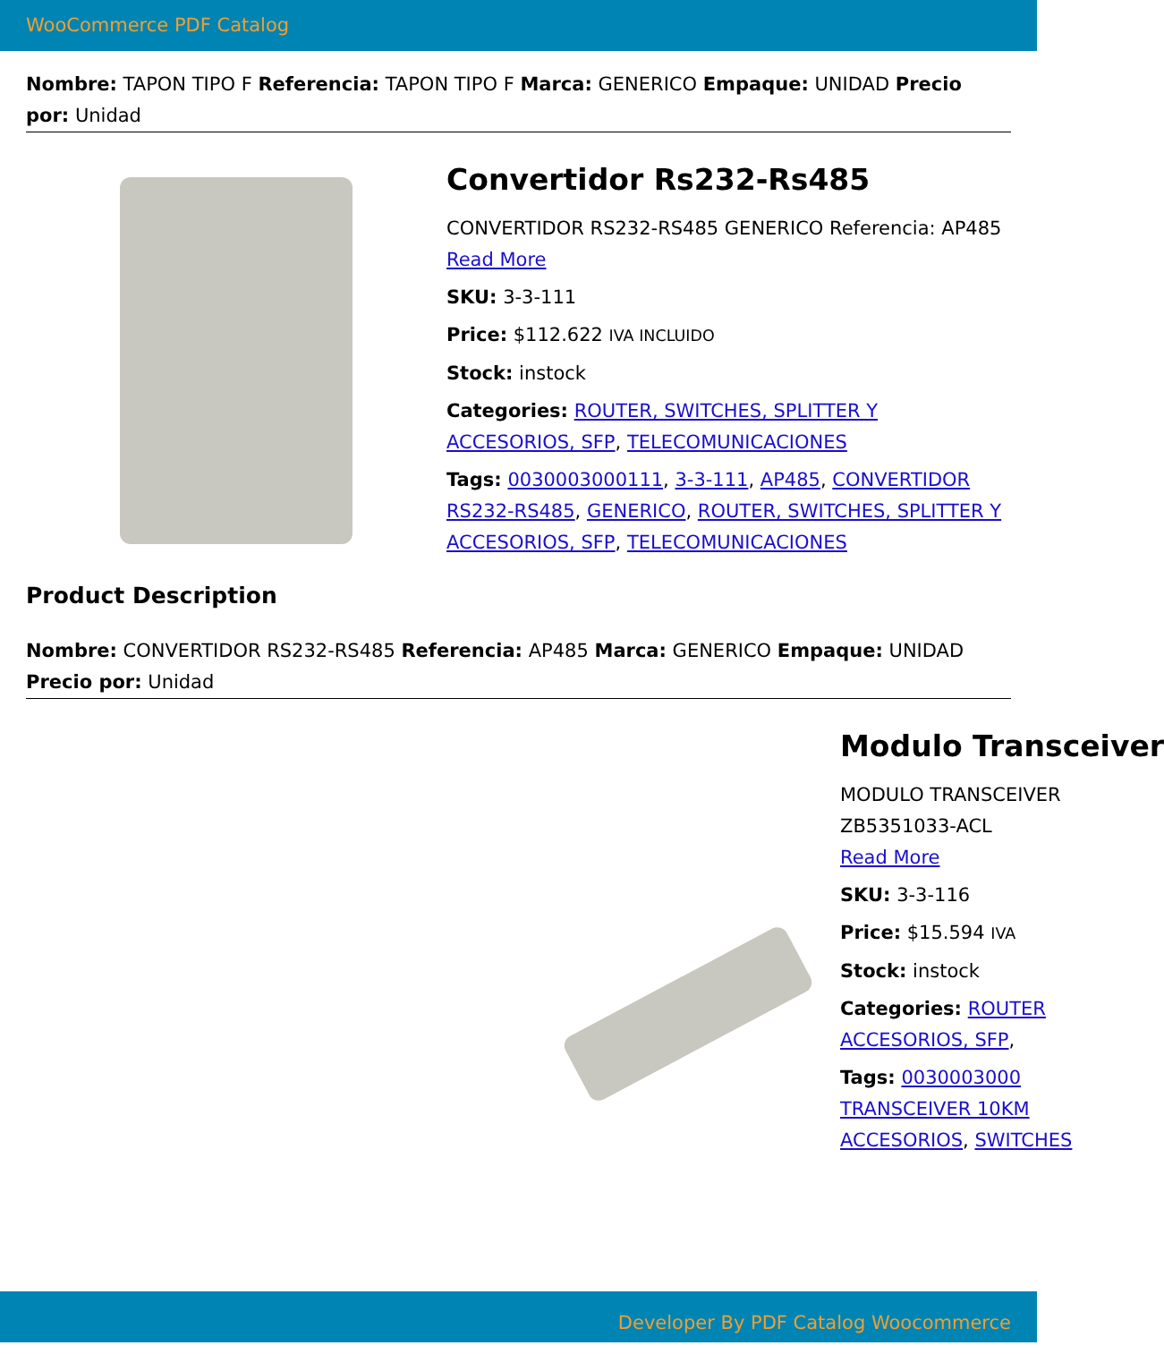WooCommerce PDF Catalog
Nombre: TAPON TIPO F Referencia: TAPON TIPO F Marca: GENERICO Empaque: UNIDAD Precio por: Unidad
Convertidor Rs232-Rs485
CONVERTIDOR RS232-RS485 GENERICO Referencia: AP485
Read More
SKU: 3-3-111
Price: $112.622 IVA INCLUIDO
Stock: instock
Categories: ROUTER, SWITCHES, SPLITTER Y ACCESORIOS, SFP, TELECOMUNICACIONES
Tags: 0030003000111, 3-3-111, AP485, CONVERTIDOR RS232-RS485, GENERICO, ROUTER, SWITCHES, SPLITTER Y ACCESORIOS, SFP, TELECOMUNICACIONES
Product Description
Nombre: CONVERTIDOR RS232-RS485 Referencia: AP485 Marca: GENERICO Empaque: UNIDAD Precio por: Unidad
Modulo Transceiver
MODULO TRANSCEIVER
ZB5351033-ACL
Read More
SKU: 3-3-116
Price: $15.594 IVA
Stock: instock
Categories: ROUTER
ACCESORIOS, SFP,
Tags: 0030003000
TRANSCEIVER 10KM
ACCESORIOS, SWITCHES
Developer By PDF Catalog Woocommerce